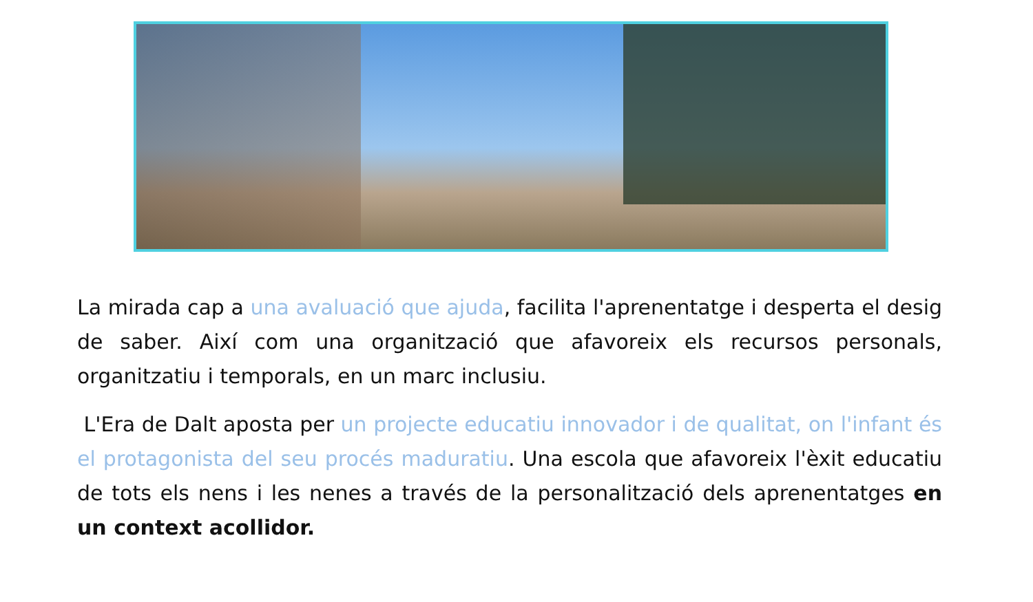La mirada cap a una avaluació que ajuda, facilita l'aprenentatge i desperta el desig de saber. Així com una organització que afavoreix els recursos personals, organitzatiu i temporals, en un marc inclusiu.
L'Era de Dalt aposta per un projecte educatiu innovador i de qualitat, on l'infant és el protagonista del seu procés maduratiu. Una escola que afavoreix l'èxit educatiu de tots els nens i les nenes a través de la personalització dels aprenentatges en un context acollidor.